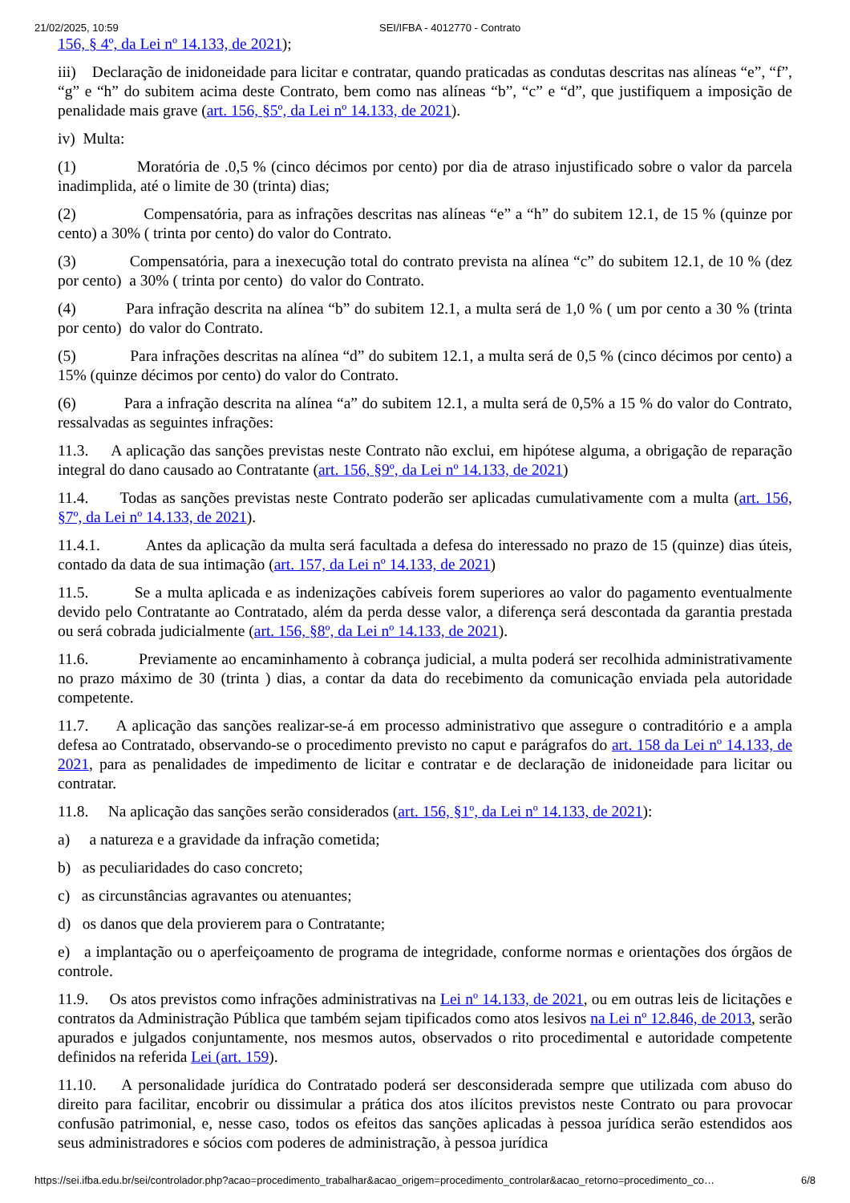21/02/2025, 10:59 SEI/IFBA - 4012770 - Contrato
156, § 4º, da Lei nº 14.133, de 2021);
iii) Declaração de inidoneidade para licitar e contratar, quando praticadas as condutas descritas nas alíneas “e”, “f”, “g” e “h” do subitem acima deste Contrato, bem como nas alíneas “b”, “c” e “d”, que justifiquem a imposição de penalidade mais grave (art. 156, §5º, da Lei nº 14.133, de 2021).
iv) Multa:
(1) Moratória de .0,5 % (cinco décimos por cento) por dia de atraso injustificado sobre o valor da parcela inadimplida, até o limite de 30 (trinta) dias;
(2) Compensatória, para as infrações descritas nas alíneas “e” a “h” do subitem 12.1, de 15 % (quinze por cento) a 30% ( trinta por cento) do valor do Contrato.
(3) Compensatória, para a inexecução total do contrato prevista na alínea “c” do subitem 12.1, de 10 % (dez por cento) a 30% ( trinta por cento) do valor do Contrato.
(4) Para infração descrita na alínea “b” do subitem 12.1, a multa será de 1,0 % ( um por cento a 30 % (trinta por cento) do valor do Contrato.
(5) Para infrações descritas na alínea “d” do subitem 12.1, a multa será de 0,5 % (cinco décimos por cento) a 15% (quinze décimos por cento) do valor do Contrato.
(6) Para a infração descrita na alínea “a” do subitem 12.1, a multa será de 0,5% a 15 % do valor do Contrato, ressalvadas as seguintes infrações:
11.3. A aplicação das sanções previstas neste Contrato não exclui, em hipótese alguma, a obrigação de reparação integral do dano causado ao Contratante (art. 156, §9º, da Lei nº 14.133, de 2021)
11.4. Todas as sanções previstas neste Contrato poderão ser aplicadas cumulativamente com a multa (art. 156, §7º, da Lei nº 14.133, de 2021).
11.4.1. Antes da aplicação da multa será facultada a defesa do interessado no prazo de 15 (quinze) dias úteis, contado da data de sua intimação (art. 157, da Lei nº 14.133, de 2021)
11.5. Se a multa aplicada e as indenizações cabíveis forem superiores ao valor do pagamento eventualmente devido pelo Contratante ao Contratado, além da perda desse valor, a diferença será descontada da garantia prestada ou será cobrada judicialmente (art. 156, §8º, da Lei nº 14.133, de 2021).
11.6. Previamente ao encaminhamento à cobrança judicial, a multa poderá ser recolhida administrativamente no prazo máximo de 30 (trinta ) dias, a contar da data do recebimento da comunicação enviada pela autoridade competente.
11.7. A aplicação das sanções realizar-se-á em processo administrativo que assegure o contraditório e a ampla defesa ao Contratado, observando-se o procedimento previsto no caput e parágrafos do art. 158 da Lei nº 14.133, de 2021, para as penalidades de impedimento de licitar e contratar e de declaração de inidoneidade para licitar ou contratar.
11.8. Na aplicação das sanções serão considerados (art. 156, §1º, da Lei nº 14.133, de 2021):
a) a natureza e a gravidade da infração cometida;
b) as peculiaridades do caso concreto;
c) as circunstâncias agravantes ou atenuantes;
d) os danos que dela provierem para o Contratante;
e) a implantação ou o aperfeiçoamento de programa de integridade, conforme normas e orientações dos órgãos de controle.
11.9. Os atos previstos como infrações administrativas na Lei nº 14.133, de 2021, ou em outras leis de licitações e contratos da Administração Pública que também sejam tipificados como atos lesivos na Lei nº 12.846, de 2013, serão apurados e julgados conjuntamente, nos mesmos autos, observados o rito procedimental e autoridade competente definidos na referida Lei (art. 159).
11.10. A personalidade jurídica do Contratado poderá ser desconsiderada sempre que utilizada com abuso do direito para facilitar, encobrir ou dissimular a prática dos atos ilícitos previstos neste Contrato ou para provocar confusão patrimonial, e, nesse caso, todos os efeitos das sanções aplicadas à pessoa jurídica serão estendidos aos seus administradores e sócios com poderes de administração, à pessoa jurídica
https://sei.ifba.edu.br/sei/controlador.php?acao=procedimento_trabalhar&acao_origem=procedimento_controlar&acao_retorno=procedimento_co… 6/8